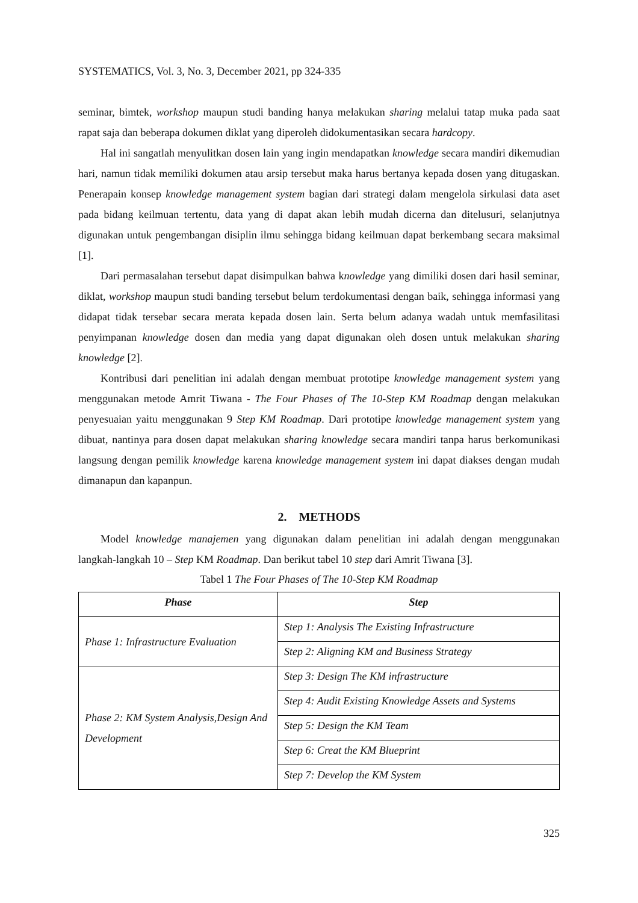SYSTEMATICS, Vol. 3, No. 3, December 2021, pp 324-335
seminar, bimtek, workshop maupun studi banding hanya melakukan sharing melalui tatap muka pada saat rapat saja dan beberapa dokumen diklat yang diperoleh didokumentasikan secara hardcopy.
Hal ini sangatlah menyulitkan dosen lain yang ingin mendapatkan knowledge secara mandiri dikemudian hari, namun tidak memiliki dokumen atau arsip tersebut maka harus bertanya kepada dosen yang ditugaskan. Penerapain konsep knowledge management system bagian dari strategi dalam mengelola sirkulasi data aset pada bidang keilmuan tertentu, data yang di dapat akan lebih mudah dicerna dan ditelusuri, selanjutnya digunakan untuk pengembangan disiplin ilmu sehingga bidang keilmuan dapat berkembang secara maksimal [1].
Dari permasalahan tersebut dapat disimpulkan bahwa knowledge yang dimiliki dosen dari hasil seminar, diklat, workshop maupun studi banding tersebut belum terdokumentasi dengan baik, sehingga informasi yang didapat tidak tersebar secara merata kepada dosen lain. Serta belum adanya wadah untuk memfasilitasi penyimpanan knowledge dosen dan media yang dapat digunakan oleh dosen untuk melakukan sharing knowledge [2].
Kontribusi dari penelitian ini adalah dengan membuat prototipe knowledge management system yang menggunakan metode Amrit Tiwana - The Four Phases of The 10-Step KM Roadmap dengan melakukan penyesuaian yaitu menggunakan 9 Step KM Roadmap. Dari prototipe knowledge management system yang dibuat, nantinya para dosen dapat melakukan sharing knowledge secara mandiri tanpa harus berkomunikasi langsung dengan pemilik knowledge karena knowledge management system ini dapat diakses dengan mudah dimanapun dan kapanpun.
2. METHODS
Model knowledge manajemen yang digunakan dalam penelitian ini adalah dengan menggunakan langkah-langkah 10 – Step KM Roadmap. Dan berikut tabel 10 step dari Amrit Tiwana [3].
Tabel 1 The Four Phases of The 10-Step KM Roadmap
| Phase | Step |
| --- | --- |
| Phase 1: Infrastructure Evaluation | Step 1: Analysis The Existing Infrastructure |
| | Step 2: Aligning KM and Business Strategy |
| Phase 2: KM System Analysis,Design And Development | Step 3: Design The KM infrastructure |
| | Step 4: Audit Existing Knowledge Assets and Systems |
| | Step 5: Design the KM Team |
| | Step 6: Creat the KM Blueprint |
| | Step 7: Develop the KM System |
325